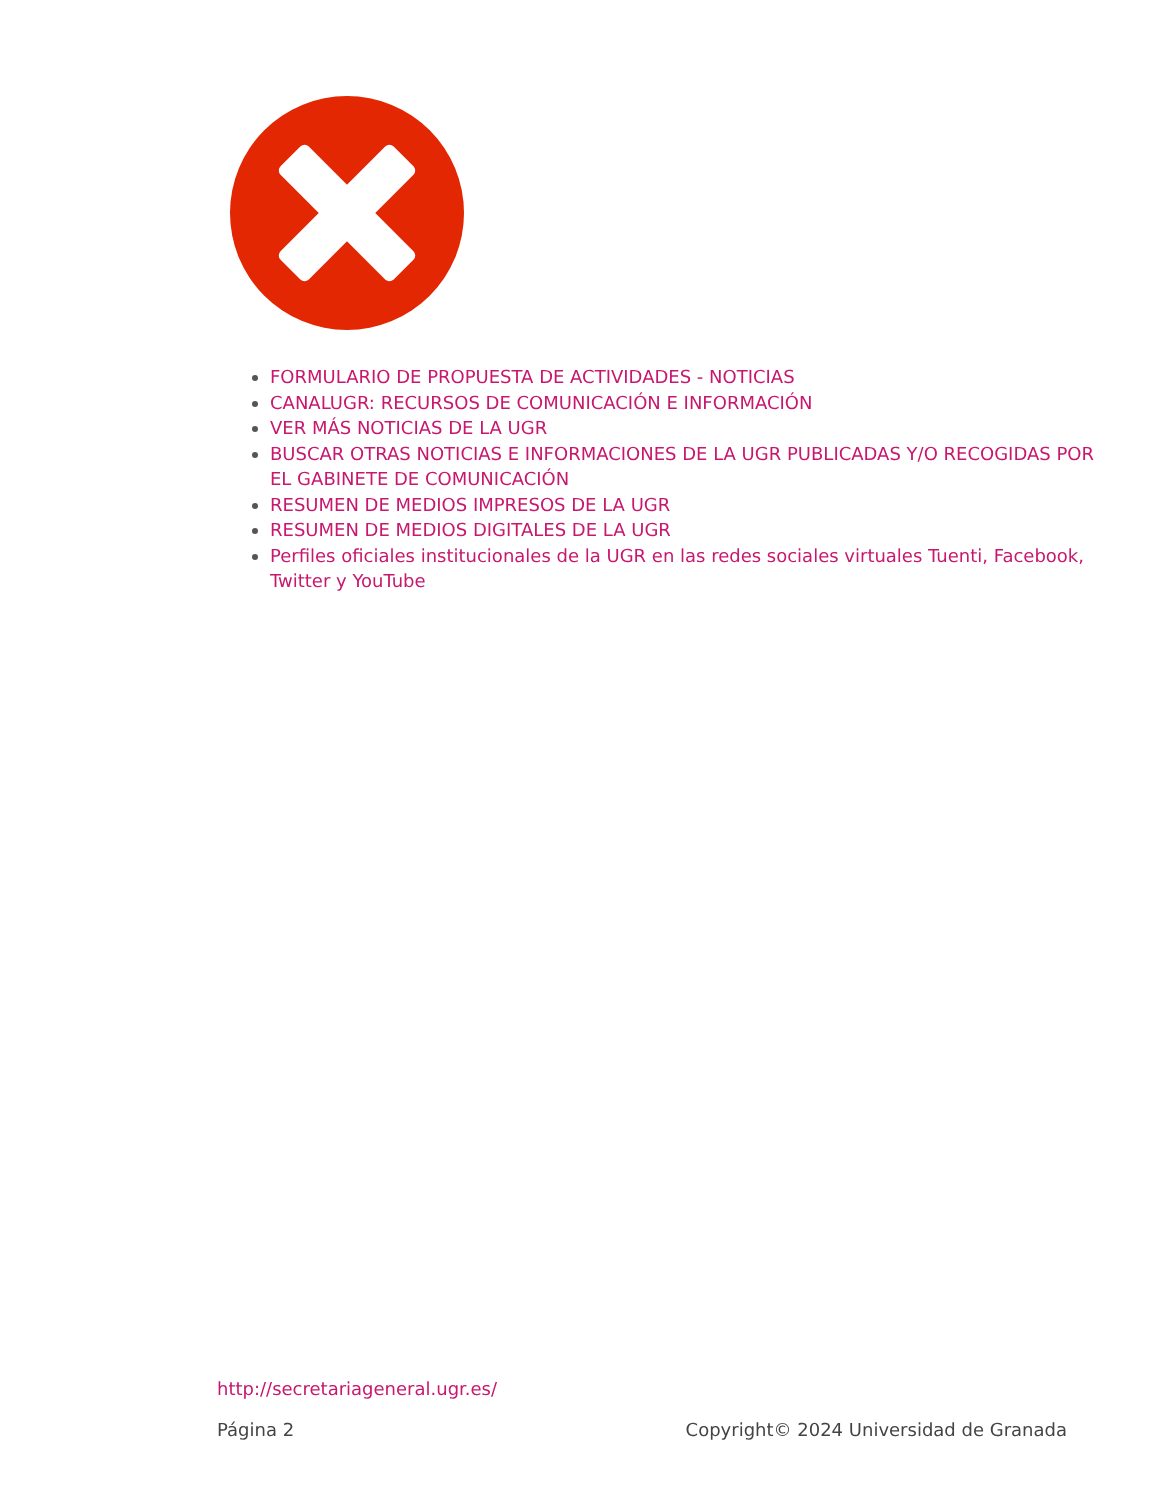FORMULARIO DE PROPUESTA DE ACTIVIDADES - NOTICIAS
CANALUGR: RECURSOS DE COMUNICACIÓN E INFORMACIÓN
VER MÁS NOTICIAS DE LA UGR
BUSCAR OTRAS NOTICIAS E INFORMACIONES DE LA UGR PUBLICADAS Y/O RECOGIDAS POR EL GABINETE DE COMUNICACIÓN
RESUMEN DE MEDIOS IMPRESOS DE LA UGR
RESUMEN DE MEDIOS DIGITALES DE LA UGR
Perfiles oficiales institucionales de la UGR en las redes sociales virtuales Tuenti, Facebook, Twitter y YouTube
http://secretariageneral.ugr.es/
Página 2 Copyright© 2024 Universidad de Granada